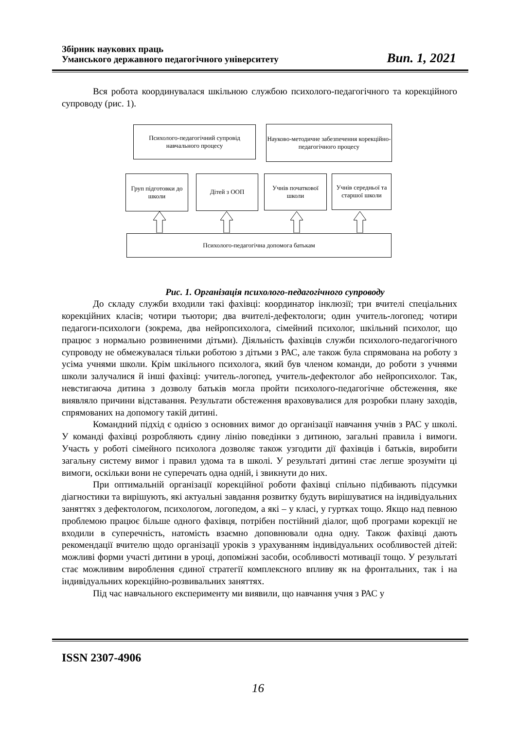Збірник наукових праць
Уманського державного педагогічного університету
Вип. 1, 2021
Вся робота координувалася шкільною службою психолого-педагогічного та корекційного супроводу (рис. 1).
Психолого-педагогічний супровід
навчального процесу
Науково-методичне забезпечення корекційно-педагогічного процесу
Груп підготовки до школи
Дітей з ООП
Учнів початкової школи
Учнів середньої та старшої школи
Психолого-педагогічна допомога батькам
Рис. 1. Організація психолого-педагогічного супроводу
До складу служби входили такі фахівці: координатор інклюзії; три вчителі спеціальних корекційних класів; чотири тьютори; два вчителі-дефектологи; один учитель-логопед; чотири педагоги-психологи (зокрема, два нейропсихолога, сімейний психолог, шкільний психолог, що працює з нормально розвиненими дітьми). Діяльність фахівців служби психолого-педагогічного супроводу не обмежувалася тільки роботою з дітьми з РАС, але також була спрямована на роботу з усіма учнями школи. Крім шкільного психолога, який був членом команди, до роботи з учнями школи залучалися й інші фахівці: учитель-логопед, учитель-дефектолог або нейропсихолог. Так, невстигаюча дитина з дозволу батьків могла пройти психолого-педагогічне обстеження, яке виявляло причини відставання. Результати обстеження враховувалися для розробки плану заходів, спрямованих на допомогу такій дитині.
Командний підхід є однією з основних вимог до організації навчання учнів з РАС у школі. У команді фахівці розробляють єдину лінію поведінки з дитиною, загальні правила і вимоги. Участь у роботі сімейного психолога дозволяє також узгодити дії фахівців і батьків, виробити загальну систему вимог і правил удома та в школі. У результаті дитині стає легше зрозуміти ці вимоги, оскільки вони не суперечать одна одній, і звикнути до них.
При оптимальній організації корекційної роботи фахівці спільно підбивають підсумки діагностики та вирішують, які актуальні завдання розвитку будуть вирішуватися на індивідуальних заняттях з дефектологом, психологом, логопедом, а які – у класі, у гуртках тощо. Якщо над певною проблемою працює більше одного фахівця, потрібен постійний діалог, щоб програми корекції не входили в суперечність, натомість взаємно доповнювали одна одну. Також фахівці дають рекомендації вчителю щодо організації уроків з урахуванням індивідуальних особливостей дітей: можливі форми участі дитини в уроці, допоміжні засоби, особливості мотивації тощо. У результаті стає можливим вироблення єдиної стратегії комплексного впливу як на фронтальних, так і на індивідуальних корекційно-розвивальних заняттях.
Під час навчального експерименту ми виявили, що навчання учня з РАС у
ISSN 2307-4906
16